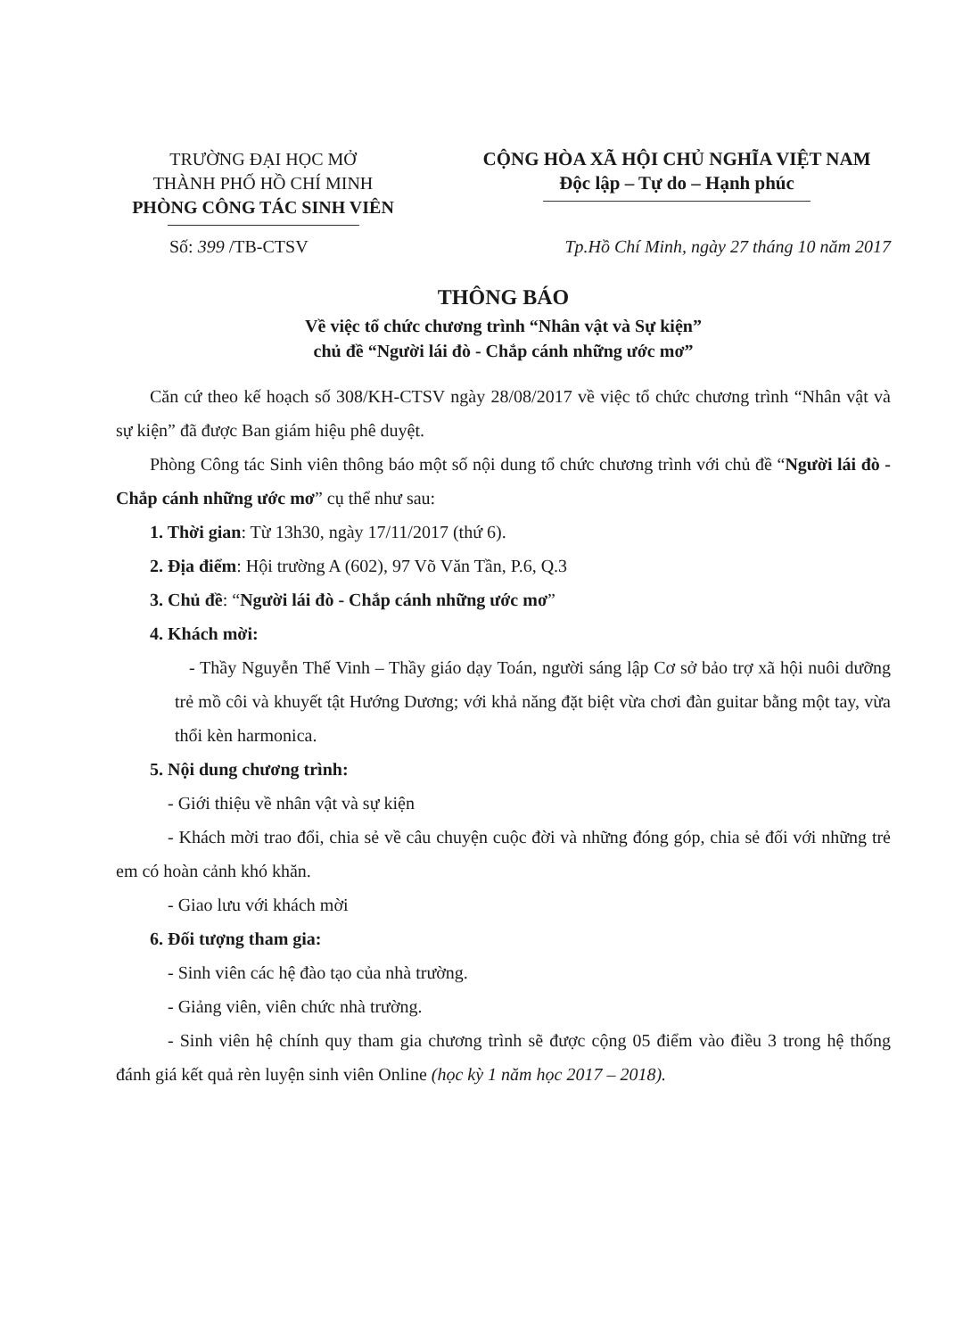TRƯỜNG ĐẠI HỌC MỞ
THÀNH PHỐ HỒ CHÍ MINH
PHÒNG CÔNG TÁC SINH VIÊN
CỘNG HÒA XÃ HỘI CHỦ NGHĨA VIỆT NAM
Độc lập – Tự do – Hạnh phúc
Số: 399 /TB-CTSV Tp.Hồ Chí Minh, ngày 27 tháng 10 năm 2017
THÔNG BÁO
Về việc tổ chức chương trình “Nhân vật và Sự kiện”
chủ đề “Người lái đò - Chắp cánh những ước mơ”
Căn cứ theo kế hoạch số 308/KH-CTSV ngày 28/08/2017 về việc tổ chức chương trình “Nhân vật và sự kiện” đã được Ban giám hiệu phê duyệt.
Phòng Công tác Sinh viên thông báo một số nội dung tổ chức chương trình với chủ đề “Người lái đò - Chắp cánh những ước mơ” cụ thể như sau:
1. Thời gian: Từ 13h30, ngày 17/11/2017 (thứ 6).
2. Địa điểm: Hội trường A (602), 97 Võ Văn Tần, P.6, Q.3
3. Chủ đề: “Người lái đò - Chắp cánh những ước mơ”
4. Khách mời:
- Thầy Nguyễn Thế Vinh – Thầy giáo dạy Toán, người sáng lập Cơ sở bảo trợ xã hội nuôi dưỡng trẻ mồ côi và khuyết tật Hướng Dương; với khả năng đặt biệt vừa chơi đàn guitar bằng một tay, vừa thổi kèn harmonica.
5. Nội dung chương trình:
- Giới thiệu về nhân vật và sự kiện
- Khách mời trao đổi, chia sẻ về câu chuyện cuộc đời và những đóng góp, chia sẻ đối với những trẻ em có hoàn cảnh khó khăn.
- Giao lưu với khách mời
6. Đối tượng tham gia:
- Sinh viên các hệ đào tạo của nhà trường.
- Giảng viên, viên chức nhà trường.
- Sinh viên hệ chính quy tham gia chương trình sẽ được cộng 05 điểm vào điều 3 trong hệ thống đánh giá kết quả rèn luyện sinh viên Online (học kỳ 1 năm học 2017 – 2018).